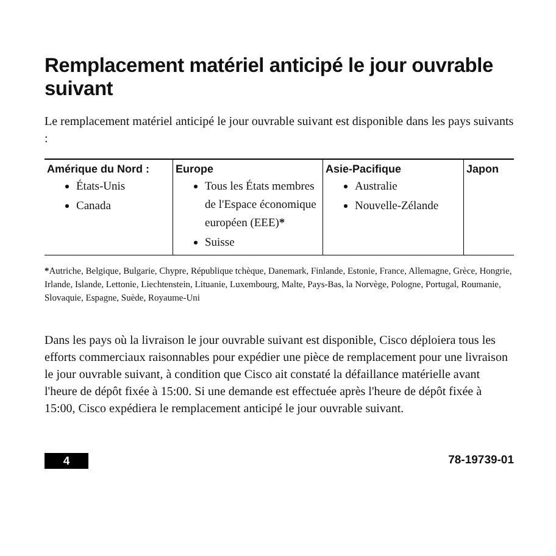Remplacement matériel anticipé le jour ouvrable suivant
Le remplacement matériel anticipé le jour ouvrable suivant est disponible dans les pays suivants :
| Amérique du Nord : États-Unis Canada | Europe Tous les États membres de l'Espace économique européen (EEE) * Suisse | Asie-Pacifique Australie Nouvelle-Zélande | Japon |
*Autriche, Belgique, Bulgarie, Chypre, République tchèque, Danemark, Finlande, Estonie, France, Allemagne, Grèce, Hongrie, Irlande, Islande, Lettonie, Liechtenstein, Lituanie, Luxembourg, Malte, Pays-Bas, la Norvège, Pologne, Portugal, Roumanie, Slovaquie, Espagne, Suède, Royaume-Uni
Dans les pays où la livraison le jour ouvrable suivant est disponible, Cisco déploiera tous les efforts commerciaux raisonnables pour expédier une pièce de remplacement pour une livraison le jour ouvrable suivant, à condition que Cisco ait constaté la défaillance matérielle avant l'heure de dépôt fixée à 15:00. Si une demande est effectuée après l'heure de dépôt fixée à 15:00, Cisco expédiera le remplacement anticipé le jour ouvrable suivant.
4 78-19739-01